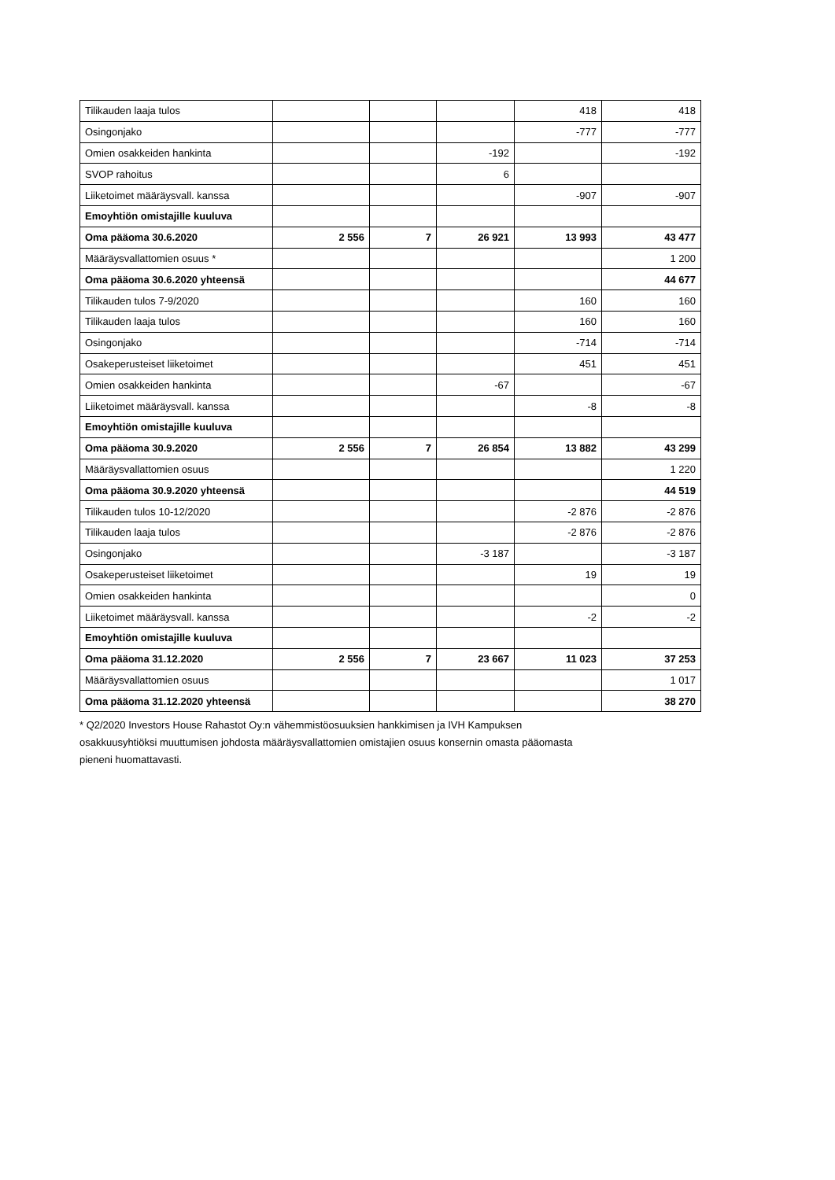| Tilikauden laaja tulos | | | | 418 | 418 |
| Osingonjako | | | | -777 | -777 |
| Omien osakkeiden hankinta | | | -192 | | -192 |
| SVOP rahoitus | | | 6 | | |
| Liiketoimet määräysvall. kanssa | | | | -907 | -907 |
| Emoyhtiön omistajille kuuluva | | | | | |
| Oma pääoma 30.6.2020 | 2 556 | 7 | 26 921 | 13 993 | 43 477 |
| Määräysvallattomien osuus * | | | | | 1 200 |
| Oma pääoma 30.6.2020 yhteensä | | | | | 44 677 |
| Tilikauden tulos 7-9/2020 | | | | 160 | 160 |
| Tilikauden laaja tulos | | | | 160 | 160 |
| Osingonjako | | | | -714 | -714 |
| Osakeperusteiset liiketoimet | | | | 451 | 451 |
| Omien osakkeiden hankinta | | | -67 | | -67 |
| Liiketoimet määräysvall. kanssa | | | | -8 | -8 |
| Emoyhtiön omistajille kuuluva | | | | | |
| Oma pääoma 30.9.2020 | 2 556 | 7 | 26 854 | 13 882 | 43 299 |
| Määräysvallattomien osuus | | | | | 1 220 |
| Oma pääoma 30.9.2020 yhteensä | | | | | 44 519 |
| Tilikauden tulos 10-12/2020 | | | | -2 876 | -2 876 |
| Tilikauden laaja tulos | | | | -2 876 | -2 876 |
| Osingonjako | | | -3 187 | | -3 187 |
| Osakeperusteiset liiketoimet | | | | 19 | 19 |
| Omien osakkeiden hankinta | | | | | 0 |
| Liiketoimet määräysvall. kanssa | | | | -2 | -2 |
| Emoyhtiön omistajille kuuluva | | | | | |
| Oma pääoma 31.12.2020 | 2 556 | 7 | 23 667 | 11 023 | 37 253 |
| Määräysvallattomien osuus | | | | | 1 017 |
| Oma pääoma 31.12.2020 yhteensä | | | | | 38 270 |
* Q2/2020 Investors House Rahastot Oy:n vähemmistöosuuksien hankkimisen ja IVH Kampuksen
osakkuusyhtiöksi muuttumisen johdosta määräysvallattomien omistajien osuus konsernin omasta pääomasta
pieneni huomattavasti.